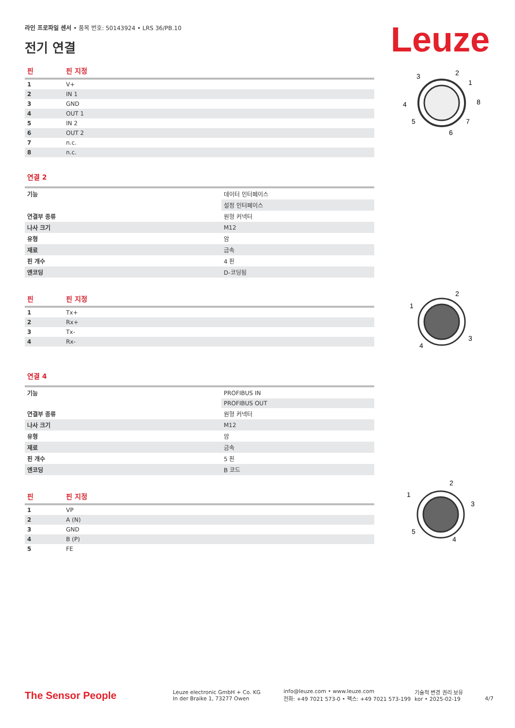라인 프로파일 센서 • 품목 번호: 50143924 • LRS 36/PB.10
전기 연결 Leuze
| 핀 | 핀 지정 |
| --- | --- |
| 1 | V+ |
| 2 | IN 1 |
| 3 | GND |
| 4 | OUT 1 |
| 5 | IN 2 |
| 6 | OUT 2 |
| 7 | n.c. |
| 8 | n.c. |
연결 2
| 기능 | 데이터 인터페이스 |
| | 설정 인터페이스 |
| 연결부 종류 | 원형 커넥터 |
| 나사 크기 | M12 |
| 유형 | 암 |
| 재료 | 금속 |
| 핀 개수 | 4 핀 |
| 엔코딩 | D-코딩됨 |
| 핀 | 핀 지정 |
| --- | --- |
| 1 | Tx+ |
| 2 | Rx+ |
| 3 | Tx- |
| 4 | Rx- |
연결 4
| 기능 | PROFIBUS IN |
| | PROFIBUS OUT |
| 연결부 종류 | 원형 커넥터 |
| 나사 크기 | M12 |
| 유형 | 암 |
| 재료 | 금속 |
| 핀 개수 | 5 핀 |
| 엔코딩 | B 코드 |
| 핀 | 핀 지정 |
| --- | --- |
| 1 | VP |
| 2 | A (N) |
| 3 | GND |
| 4 | B (P) |
| 5 | FE |
3
2
1
4
8
5
7
6
1
2
3
4
1
2
3
5
4
The Sensor People
Leuze electronic GmbH + Co. KG
In der Braike 1, 73277 Owen
info@leuze.com • www.leuze.com
전화: +49 7021 573-0 • 팩스: +49 7021 573-199
기술적 변경 권리 보유
kor • 2025-02-19
4/7